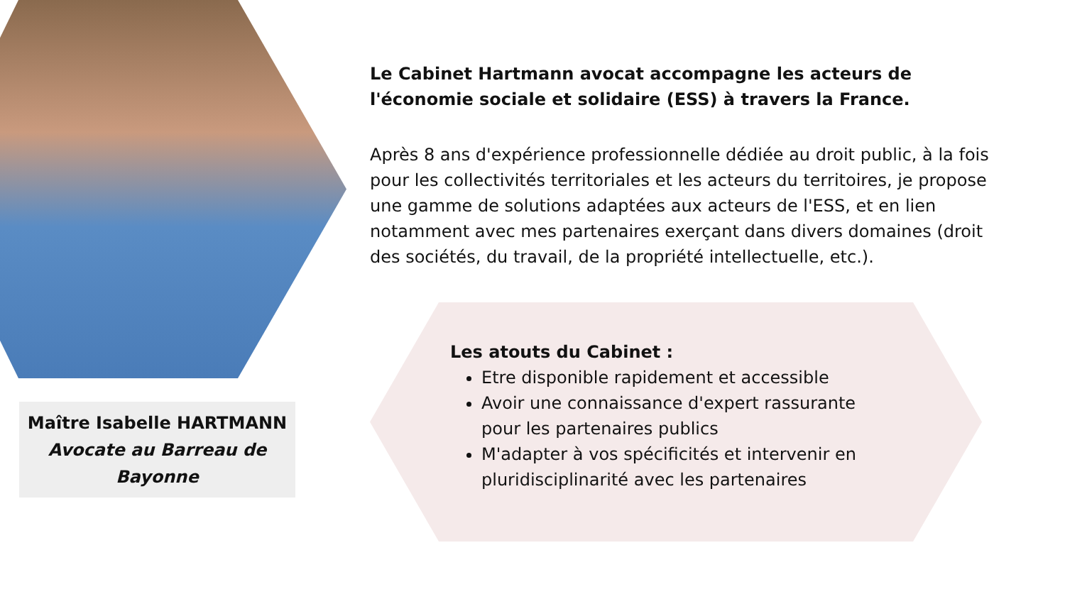Maître Isabelle HARTMANN
Avocate au Barreau de Bayonne
Le Cabinet Hartmann avocat accompagne les acteurs de l'économie sociale et solidaire (ESS) à travers la France.
Après 8 ans d'expérience professionnelle dédiée au droit public, à la fois pour les collectivités territoriales et les acteurs du territoires, je propose une gamme de solutions adaptées aux acteurs de l'ESS, et en lien notamment avec mes partenaires exerçant dans divers domaines (droit des sociétés, du travail, de la propriété intellectuelle, etc.).
Les atouts du Cabinet :
Etre disponible rapidement et accessible
Avoir une connaissance d'expert rassurante pour les partenaires publics
M'adapter à vos spécificités et intervenir en pluridisciplinarité avec les partenaires